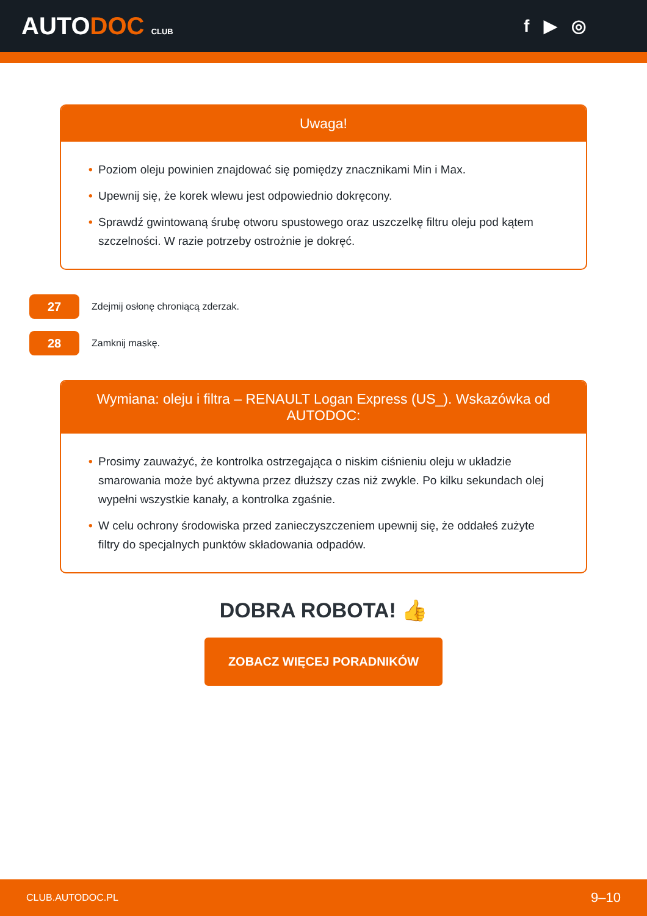AUTODOC CLUB
f ▶ ◎
Uwaga!
• Poziom oleju powinien znajdować się pomiędzy znacznikami Min i Max.
• Upewnij się, że korek wlewu jest odpowiednio dokręcony.
• Sprawdź gwintowaną śrubę otworu spustowego oraz uszczelkę filtru oleju pod kątem szczelności. W razie potrzeby ostrożnie je dokręć.
27
Zdejmij osłonę chroniącą zderzak.
28
Zamknij maskę.
Wymiana: oleju i filtra – RENAULT Logan Express (US_). Wskazówka od AUTODOC:
• Prosimy zauważyć, że kontrolka ostrzegająca o niskim ciśnieniu oleju w układzie smarowania może być aktywna przez dłuższy czas niż zwykle. Po kilku sekundach olej wypełni wszystkie kanały, a kontrolka zgaśnie.
• W celu ochrony środowiska przed zanieczyszczeniem upewnij się, że oddałeś zużyte filtry do specjalnych punktów składowania odpadów.
DOBRA ROBOTA! 👍
ZOBACZ WIĘCEJ PORADNIKÓW
CLUB.AUTODOC.PL 9–10